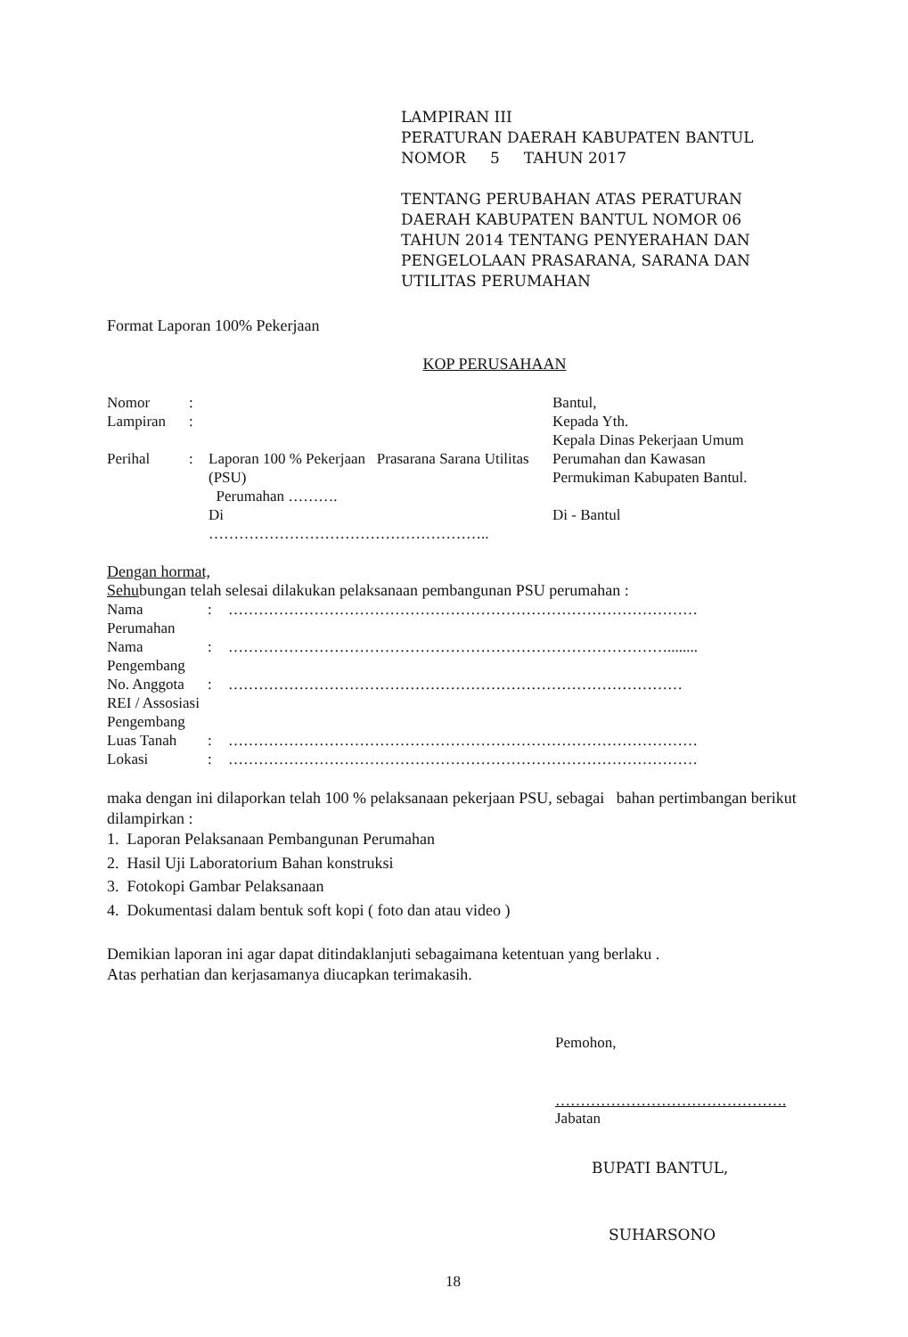LAMPIRAN III
PERATURAN DAERAH KABUPATEN BANTUL
NOMOR 5 TAHUN 2017
TENTANG PERUBAHAN ATAS PERATURAN
DAERAH KABUPATEN BANTUL NOMOR 06
TAHUN 2014 TENTANG PENYERAHAN DAN
PENGELOLAAN PRASARANA, SARANA DAN
UTILITAS PERUMAHAN
Format Laporan 100% Pekerjaan
KOP PERUSAHAAN
| Nomor | : | |
| Lampiran | : | |
| Perihal | : | Laporan 100 % Pekerjaan Prasarana Sarana Utilitas (PSU) Perumahan ………. Di ……………………………………………….. |
Bantul,
Kepada Yth.
Kepala Dinas Pekerjaan Umum
Perumahan dan Kawasan
Permukiman Kabupaten Bantul.
Di - Bantul
Dengan hormat,
Sehubungan telah selesai dilakukan pelaksanaan pembangunan PSU perumahan :
| Nama Perumahan | : | ………………………………………………………………………………… |
| Nama Pengembang | : | ……………………………………………………………………………........ |
| No. Anggota REI / Assosiasi Pengembang | : | ……………………………………………………………………………… |
| Luas Tanah | : | ………………………………………………………………………………… |
| Lokasi | : | ………………………………………………………………………………… |
maka dengan ini dilaporkan telah 100 % pelaksanaan pekerjaan PSU, sebagai bahan pertimbangan berikut dilampirkan :
1. Laporan Pelaksanaan Pembangunan Perumahan
2. Hasil Uji Laboratorium Bahan konstruksi
3. Fotokopi Gambar Pelaksanaan
4. Dokumentasi dalam bentuk soft kopi ( foto dan atau video )
Demikian laporan ini agar dapat ditindaklanjuti sebagaimana ketentuan yang berlaku .
Atas perhatian dan kerjasamanya diucapkan terimakasih.
Pemohon,
……………………………………….
Jabatan
BUPATI BANTUL,
SUHARSONO
18